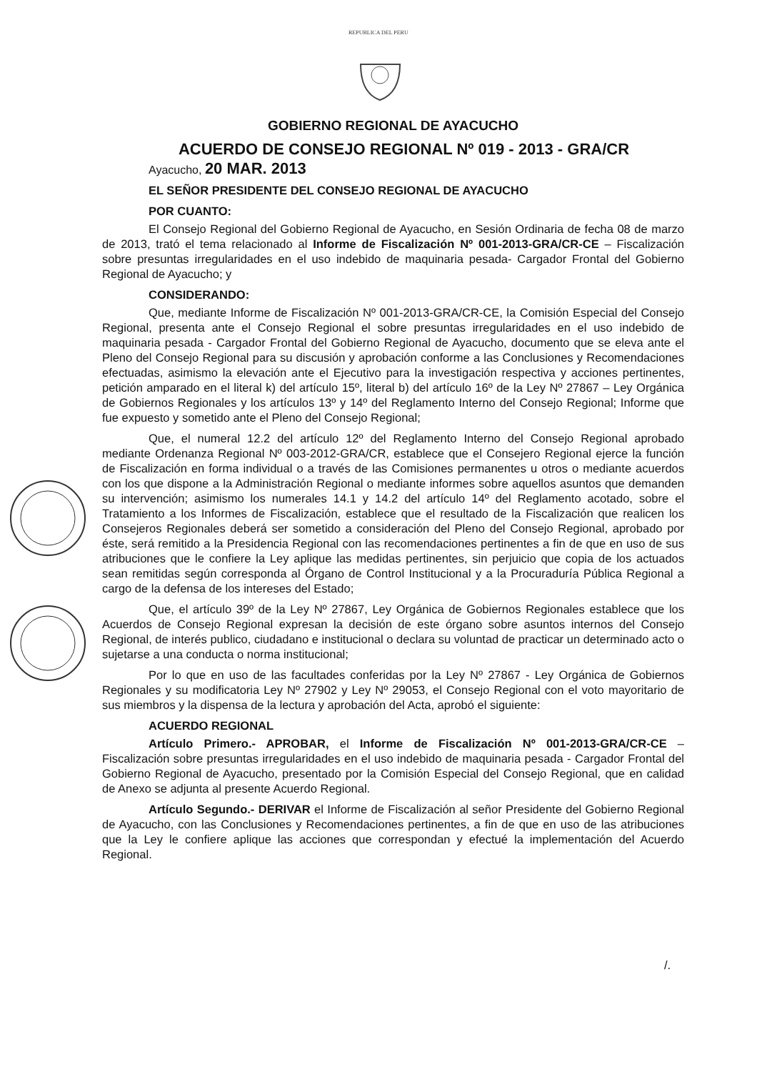REPUBLICA DEL PERU
GOBIERNO REGIONAL DE AYACUCHO
ACUERDO DE CONSEJO REGIONAL Nº 019 - 2013 - GRA/CR
Ayacucho, 20 MAR. 2013
EL SEÑOR PRESIDENTE DEL CONSEJO REGIONAL DE AYACUCHO
POR CUANTO:
El Consejo Regional del Gobierno Regional de Ayacucho, en Sesión Ordinaria de fecha 08 de marzo de 2013, trató el tema relacionado al Informe de Fiscalización Nº 001-2013-GRA/CR-CE – Fiscalización sobre presuntas irregularidades en el uso indebido de maquinaria pesada- Cargador Frontal del Gobierno Regional de Ayacucho; y
CONSIDERANDO:
Que, mediante Informe de Fiscalización Nº 001-2013-GRA/CR-CE, la Comisión Especial del Consejo Regional, presenta ante el Consejo Regional el sobre presuntas irregularidades en el uso indebido de maquinaria pesada - Cargador Frontal del Gobierno Regional de Ayacucho, documento que se eleva ante el Pleno del Consejo Regional para su discusión y aprobación conforme a las Conclusiones y Recomendaciones efectuadas, asimismo la elevación ante el Ejecutivo para la investigación respectiva y acciones pertinentes, petición amparado en el literal k) del artículo 15º, literal b) del artículo 16º de la Ley Nº 27867 – Ley Orgánica de Gobiernos Regionales y los artículos 13º y 14º del Reglamento Interno del Consejo Regional; Informe que fue expuesto y sometido ante el Pleno del Consejo Regional;
Que, el numeral 12.2 del artículo 12º del Reglamento Interno del Consejo Regional aprobado mediante Ordenanza Regional Nº 003-2012-GRA/CR, establece que el Consejero Regional ejerce la función de Fiscalización en forma individual o a través de las Comisiones permanentes u otros o mediante acuerdos con los que dispone a la Administración Regional o mediante informes sobre aquellos asuntos que demanden su intervención; asimismo los numerales 14.1 y 14.2 del artículo 14º del Reglamento acotado, sobre el Tratamiento a los Informes de Fiscalización, establece que el resultado de la Fiscalización que realicen los Consejeros Regionales deberá ser sometido a consideración del Pleno del Consejo Regional, aprobado por éste, será remitido a la Presidencia Regional con las recomendaciones pertinentes a fin de que en uso de sus atribuciones que le confiere la Ley aplique las medidas pertinentes, sin perjuicio que copia de los actuados sean remitidas según corresponda al Órgano de Control Institucional y a la Procuraduría Pública Regional a cargo de la defensa de los intereses del Estado;
Que, el artículo 39º de la Ley Nº 27867, Ley Orgánica de Gobiernos Regionales establece que los Acuerdos de Consejo Regional expresan la decisión de este órgano sobre asuntos internos del Consejo Regional, de interés publico, ciudadano e institucional o declara su voluntad de practicar un determinado acto o sujetarse a una conducta o norma institucional;
Por lo que en uso de las facultades conferidas por la Ley Nº 27867 - Ley Orgánica de Gobiernos Regionales y su modificatoria Ley Nº 27902 y Ley Nº 29053, el Consejo Regional con el voto mayoritario de sus miembros y la dispensa de la lectura y aprobación del Acta, aprobó el siguiente:
ACUERDO REGIONAL
Artículo Primero.- APROBAR, el Informe de Fiscalización Nº 001-2013-GRA/CR-CE – Fiscalización sobre presuntas irregularidades en el uso indebido de maquinaria pesada - Cargador Frontal del Gobierno Regional de Ayacucho, presentado por la Comisión Especial del Consejo Regional, que en calidad de Anexo se adjunta al presente Acuerdo Regional.
Artículo Segundo.- DERIVAR el Informe de Fiscalización al señor Presidente del Gobierno Regional de Ayacucho, con las Conclusiones y Recomendaciones pertinentes, a fin de que en uso de las atribuciones que la Ley le confiere aplique las acciones que correspondan y efectué la implementación del Acuerdo Regional.
/.